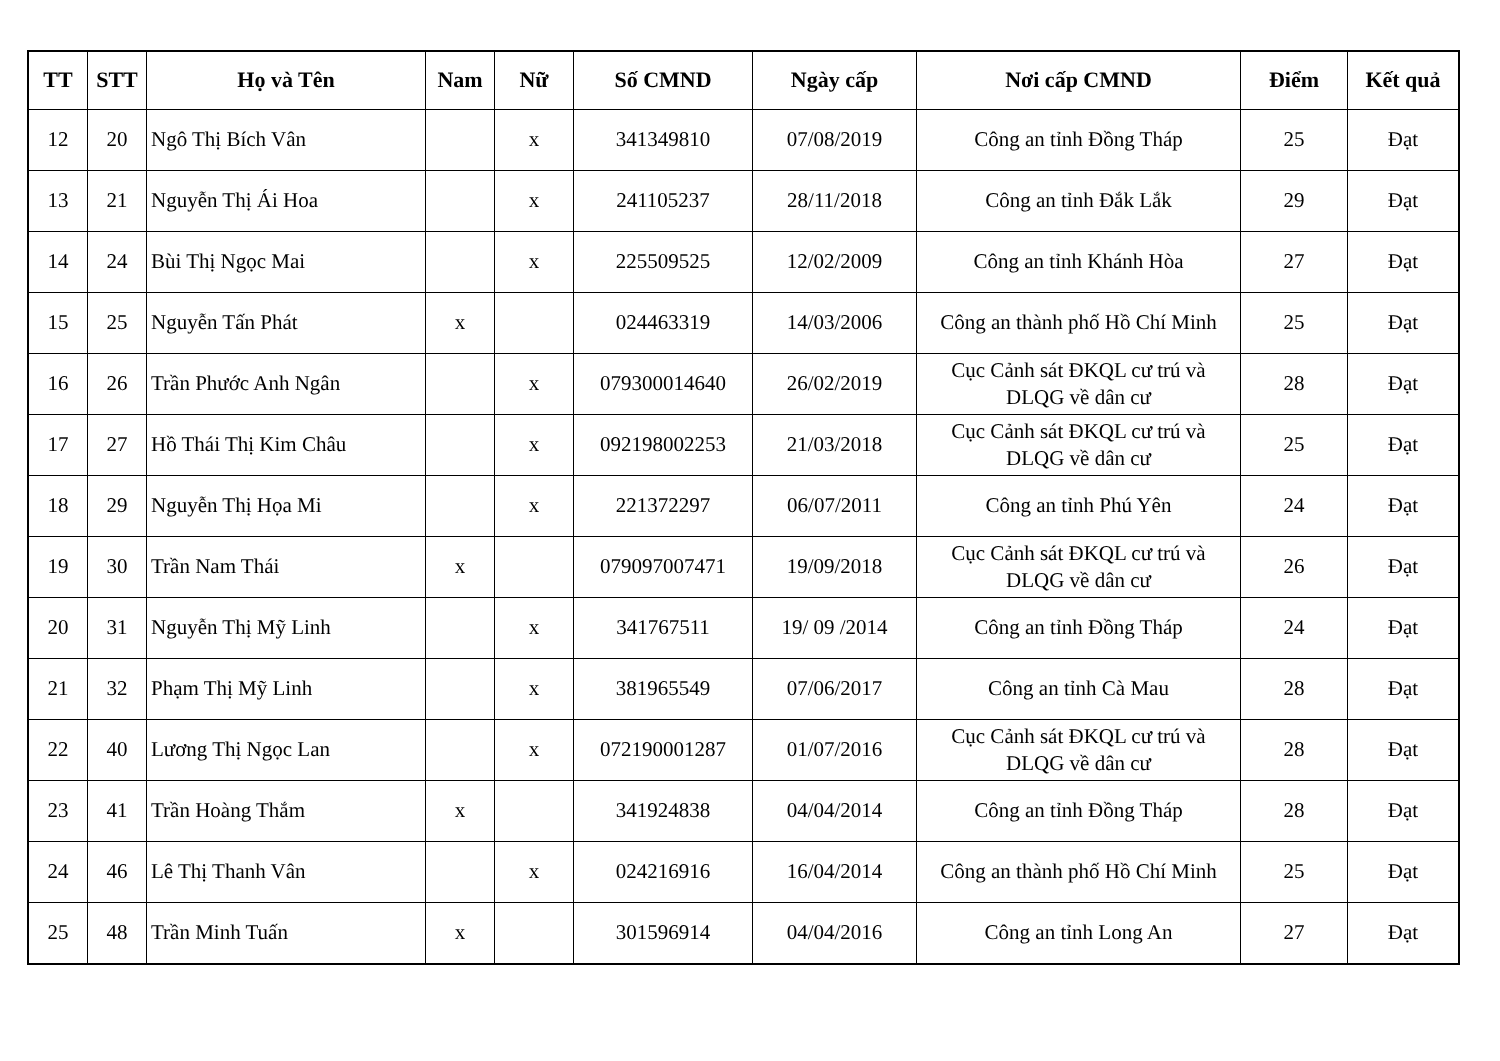| TT | STT | Họ và Tên | Nam | Nữ | Số CMND | Ngày cấp | Nơi cấp CMND | Điểm | Kết quả |
| --- | --- | --- | --- | --- | --- | --- | --- | --- | --- |
| 12 | 20 | Ngô Thị Bích Vân | | x | 341349810 | 07/08/2019 | Công an tỉnh Đồng Tháp | 25 | Đạt |
| 13 | 21 | Nguyễn Thị Ái Hoa | | x | 241105237 | 28/11/2018 | Công an tỉnh Đắk Lắk | 29 | Đạt |
| 14 | 24 | Bùi Thị Ngọc Mai | | x | 225509525 | 12/02/2009 | Công an tỉnh Khánh Hòa | 27 | Đạt |
| 15 | 25 | Nguyễn Tấn Phát | x | | 024463319 | 14/03/2006 | Công an thành phố Hồ Chí Minh | 25 | Đạt |
| 16 | 26 | Trần Phước Anh Ngân | | x | 079300014640 | 26/02/2019 | Cục Cảnh sát ĐKQL cư trú và DLQG về dân cư | 28 | Đạt |
| 17 | 27 | Hồ Thái Thị Kim Châu | | x | 092198002253 | 21/03/2018 | Cục Cảnh sát ĐKQL cư trú và DLQG về dân cư | 25 | Đạt |
| 18 | 29 | Nguyễn Thị Họa Mi | | x | 221372297 | 06/07/2011 | Công an tỉnh Phú Yên | 24 | Đạt |
| 19 | 30 | Trần Nam Thái | x | | 079097007471 | 19/09/2018 | Cục Cảnh sát ĐKQL cư trú và DLQG về dân cư | 26 | Đạt |
| 20 | 31 | Nguyễn Thị Mỹ Linh | | x | 341767511 | 19/ 09 /2014 | Công an tỉnh Đồng Tháp | 24 | Đạt |
| 21 | 32 | Phạm Thị Mỹ Linh | | x | 381965549 | 07/06/2017 | Công an tỉnh Cà Mau | 28 | Đạt |
| 22 | 40 | Lương Thị Ngọc Lan | | x | 072190001287 | 01/07/2016 | Cục Cảnh sát ĐKQL cư trú và DLQG về dân cư | 28 | Đạt |
| 23 | 41 | Trần Hoàng Thắm | x | | 341924838 | 04/04/2014 | Công an tỉnh Đồng Tháp | 28 | Đạt |
| 24 | 46 | Lê Thị Thanh Vân | | x | 024216916 | 16/04/2014 | Công an thành phố Hồ Chí Minh | 25 | Đạt |
| 25 | 48 | Trần Minh Tuấn | x | | 301596914 | 04/04/2016 | Công an tỉnh Long An | 27 | Đạt |